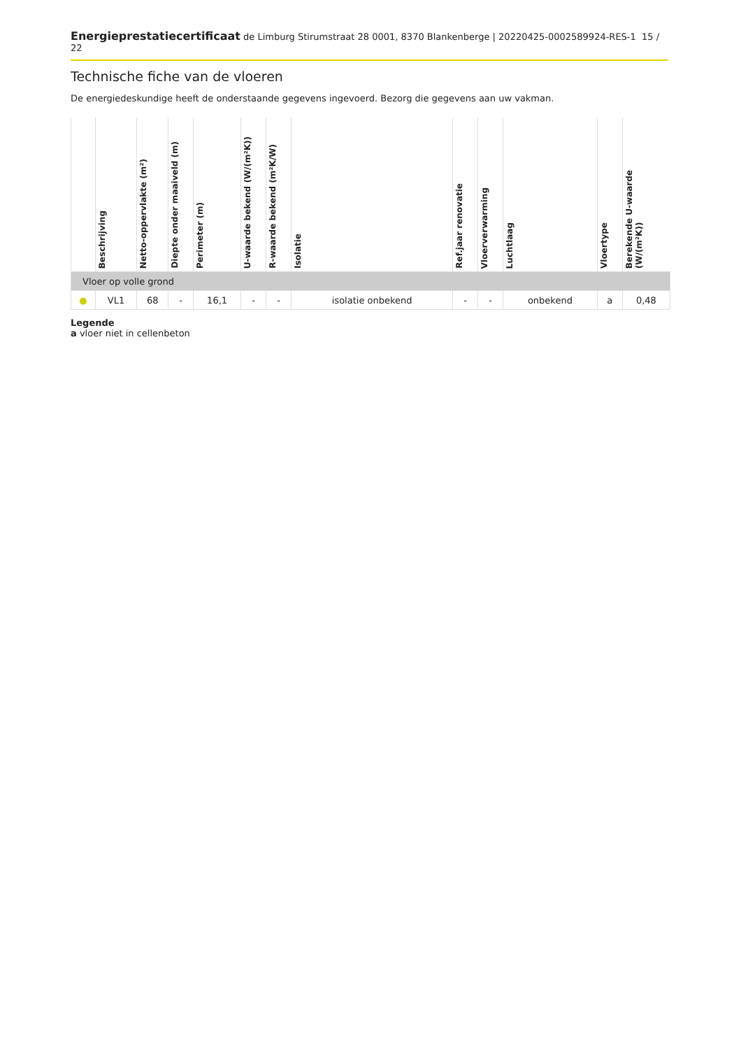Energieprestatiecertificaat de Limburg Stirumstraat 28 0001, 8370 Blankenberge | 20220425-0002589924-RES-1 15 / 22
Technische fiche van de vloeren
De energiedeskundige heeft de onderstaande gegevens ingevoerd. Bezorg die gegevens aan uw vakman.
| | Beschrijving | Netto-oppervlakte (m²) | Diepte onder maaiveld (m) | Perimeter (m) | U-waarde bekend (W/(m²K)) | R-waarde bekend (m²K/W) | Isolatie | Ref.jaar renovatie | Vloerverwarming | Luchtlaag | Vloertype | Berekende U-waarde (W/(m²K)) |
| --- | --- | --- | --- | --- | --- | --- | --- | --- | --- | --- | --- | --- |
| Vloer op volle grond | | | | | | | | | | | | |
| ● | VL1 | 68 | - | 16,1 | - | - | isolatie onbekend | - | - | onbekend | a | 0,48 |
Legende
a vloer niet in cellenbeton